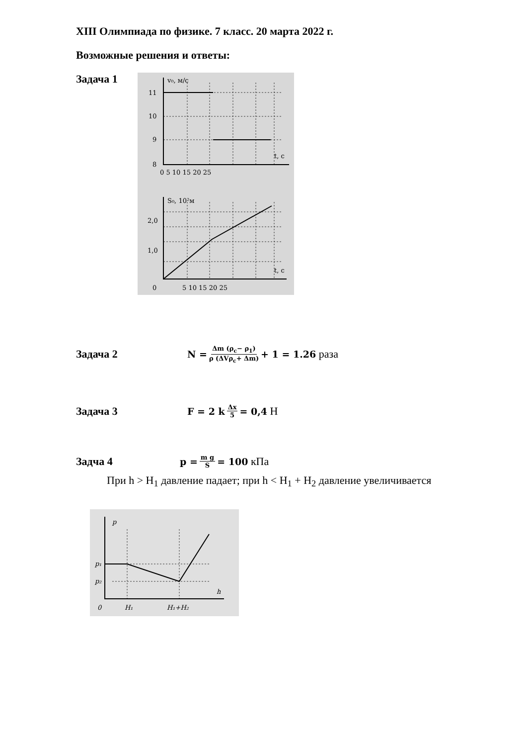XIII Олимпиада по физике. 7 класс. 20 марта 2022 г.
Возможные решения и ответы:
Задача 1
v₀, м/с
11
10
9
8
t, с
0 5 10 15 20 25
S₀, 10²м
2,0
1,0
0
t, с
5 10 15 20 25
Задача 2
N = Δm (ρ<sub>c</sub>− ρ<sub>1</sub>) ρ (ΔVρ<sub>c</sub>+ Δm) + 1 = 1.26 раза
Задача 3
F = 2 k Δx 5 = 0,4 Н
Задча 4
p = m g S = 100 кПа
При h > H<sub>1</sub> давление падает; при h < H<sub>1</sub> + H<sub>2</sub> давление увеличивается
p
p₁
p₂
h
0
H₁
H₁+H₂